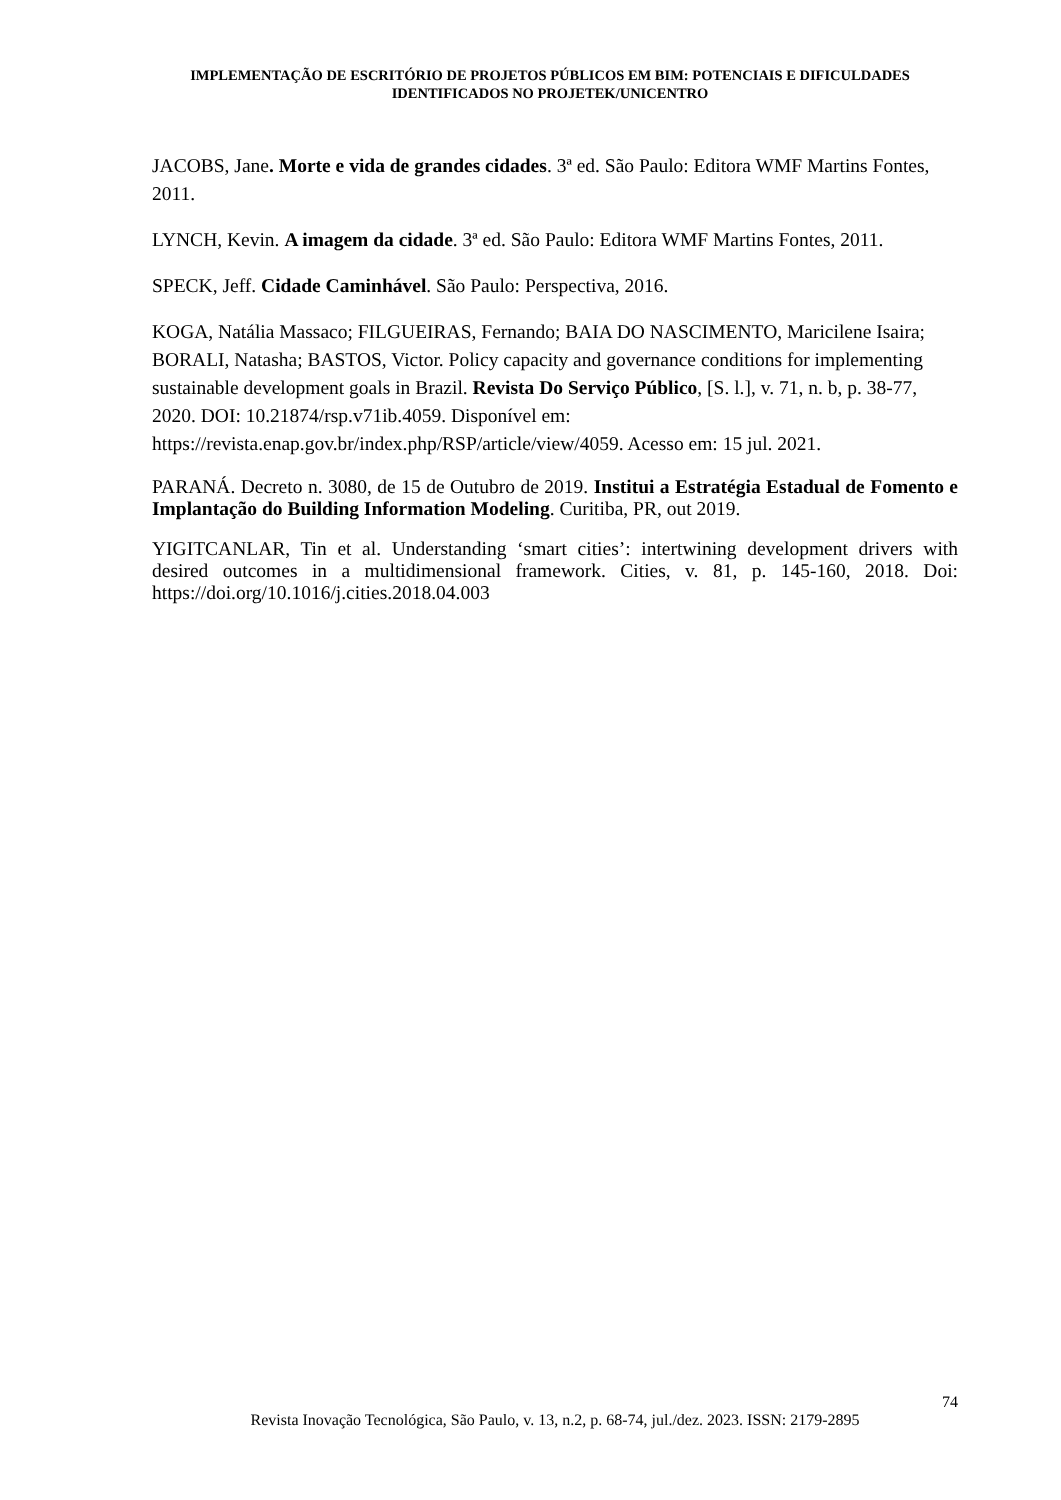IMPLEMENTAÇÃO DE ESCRITÓRIO DE PROJETOS PÚBLICOS EM BIM: POTENCIAIS E DIFICULDADES IDENTIFICADOS NO PROJETEK/UNICENTRO
JACOBS, Jane. Morte e vida de grandes cidades. 3ª ed. São Paulo: Editora WMF Martins Fontes, 2011.
LYNCH, Kevin. A imagem da cidade. 3ª ed. São Paulo: Editora WMF Martins Fontes, 2011.
SPECK, Jeff. Cidade Caminhável. São Paulo: Perspectiva, 2016.
KOGA, Natália Massaco; FILGUEIRAS, Fernando; BAIA DO NASCIMENTO, Maricilene Isaira; BORALI, Natasha; BASTOS, Victor. Policy capacity and governance conditions for implementing sustainable development goals in Brazil. Revista Do Serviço Público, [S. l.], v. 71, n. b, p. 38-77, 2020. DOI: 10.21874/rsp.v71ib.4059. Disponível em: https://revista.enap.gov.br/index.php/RSP/article/view/4059. Acesso em: 15 jul. 2021.
PARANÁ. Decreto n. 3080, de 15 de Outubro de 2019. Institui a Estratégia Estadual de Fomento e Implantação do Building Information Modeling. Curitiba, PR, out 2019.
YIGITCANLAR, Tin et al. Understanding ‘smart cities’: intertwining development drivers with desired outcomes in a multidimensional framework. Cities, v. 81, p. 145-160, 2018. Doi: https://doi.org/10.1016/j.cities.2018.04.003
74
Revista Inovação Tecnológica, São Paulo, v. 13, n.2, p. 68-74, jul./dez. 2023. ISSN: 2179-2895